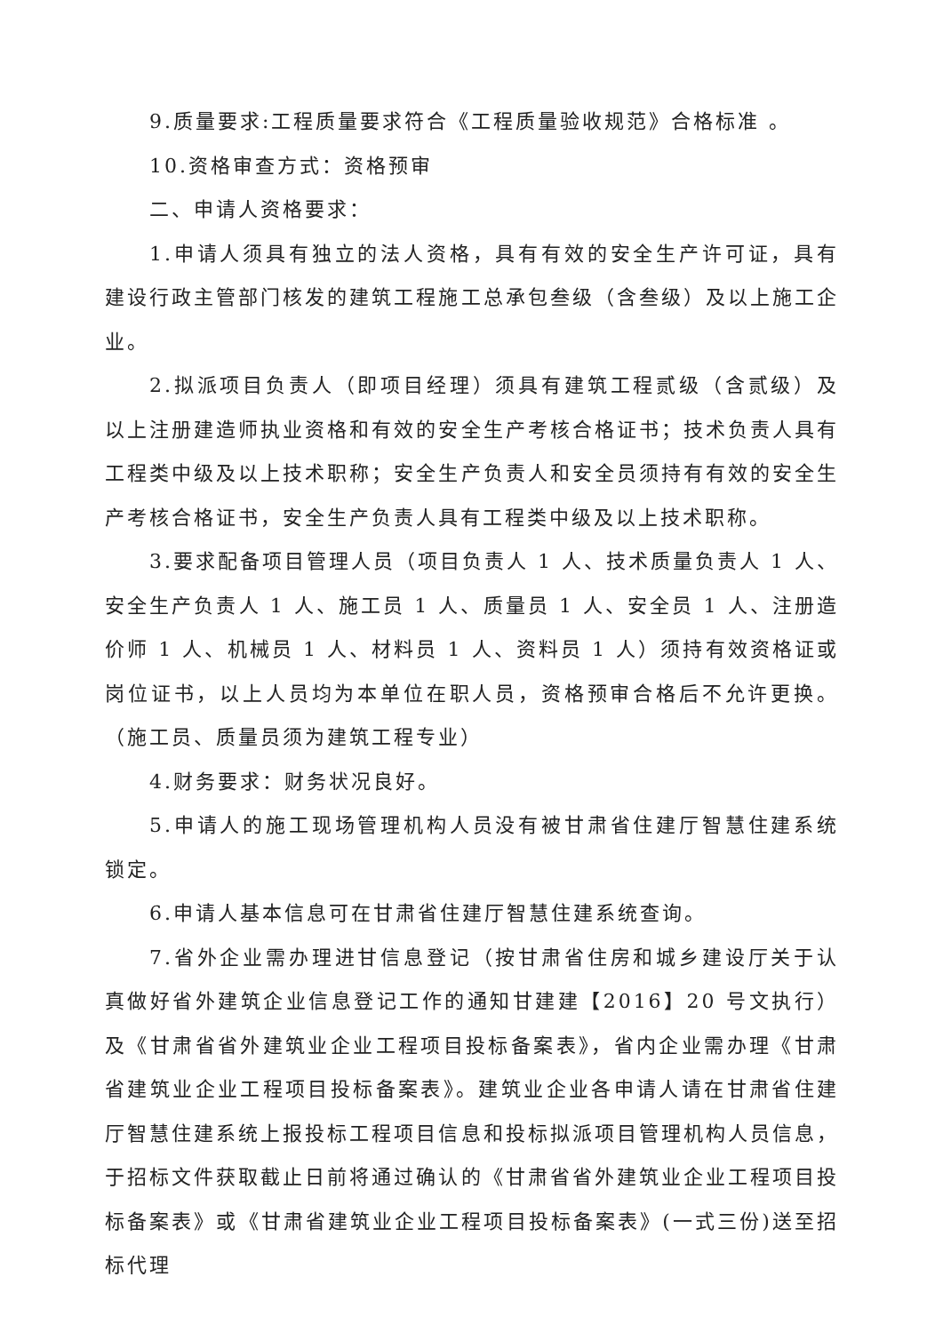9.质量要求:工程质量要求符合《工程质量验收规范》合格标准 。
10.资格审查方式：资格预审
二、申请人资格要求：
1.申请人须具有独立的法人资格，具有有效的安全生产许可证，具有建设行政主管部门核发的建筑工程施工总承包叁级（含叁级）及以上施工企业。
2.拟派项目负责人（即项目经理）须具有建筑工程贰级（含贰级）及以上注册建造师执业资格和有效的安全生产考核合格证书；技术负责人具有工程类中级及以上技术职称；安全生产负责人和安全员须持有有效的安全生产考核合格证书，安全生产负责人具有工程类中级及以上技术职称。
3.要求配备项目管理人员（项目负责人 1 人、技术质量负责人 1 人、安全生产负责人 1 人、施工员 1 人、质量员 1 人、安全员 1 人、注册造价师 1 人、机械员 1 人、材料员 1 人、资料员 1 人）须持有效资格证或岗位证书，以上人员均为本单位在职人员，资格预审合格后不允许更换。（施工员、质量员须为建筑工程专业）
4.财务要求：财务状况良好。
5.申请人的施工现场管理机构人员没有被甘肃省住建厅智慧住建系统锁定。
6.申请人基本信息可在甘肃省住建厅智慧住建系统查询。
7.省外企业需办理进甘信息登记（按甘肃省住房和城乡建设厅关于认真做好省外建筑企业信息登记工作的通知甘建建【2016】20 号文执行）及《甘肃省省外建筑业企业工程项目投标备案表》，省内企业需办理《甘肃省建筑业企业工程项目投标备案表》。建筑业企业各申请人请在甘肃省住建厅智慧住建系统上报投标工程项目信息和投标拟派项目管理机构人员信息，于招标文件获取截止日前将通过确认的《甘肃省省外建筑业企业工程项目投标备案表》或《甘肃省建筑业企业工程项目投标备案表》(一式三份)送至招标代理